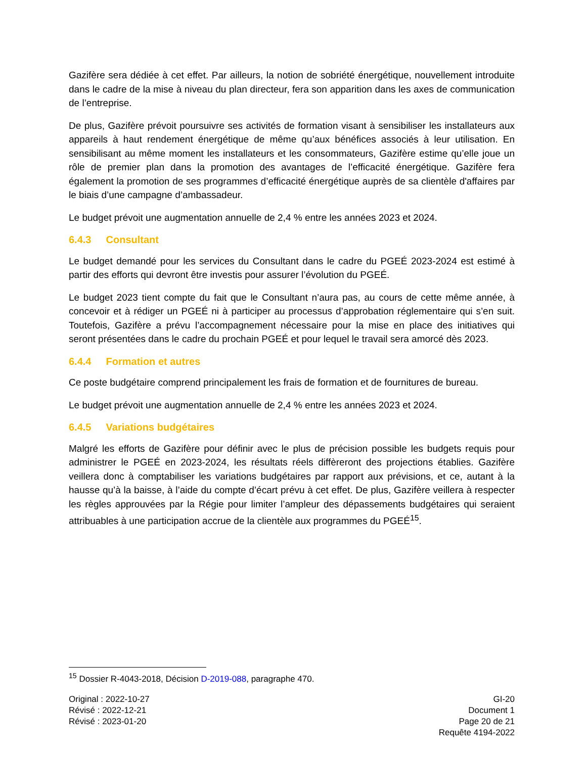Gazifère sera dédiée à cet effet. Par ailleurs, la notion de sobriété énergétique, nouvellement introduite dans le cadre de la mise à niveau du plan directeur, fera son apparition dans les axes de communication de l’entreprise.
De plus, Gazifère prévoit poursuivre ses activités de formation visant à sensibiliser les installateurs aux appareils à haut rendement énergétique de même qu’aux bénéfices associés à leur utilisation. En sensibilisant au même moment les installateurs et les consommateurs, Gazifère estime qu’elle joue un rôle de premier plan dans la promotion des avantages de l’efficacité énergétique. Gazifère fera également la promotion de ses programmes d’efficacité énergétique auprès de sa clientèle d'affaires par le biais d’une campagne d’ambassadeur.
Le budget prévoit une augmentation annuelle de 2,4 % entre les années 2023 et 2024.
6.4.3 Consultant
Le budget demandé pour les services du Consultant dans le cadre du PGEÉ 2023-2024 est estimé à partir des efforts qui devront être investis pour assurer l’évolution du PGEÉ.
Le budget 2023 tient compte du fait que le Consultant n’aura pas, au cours de cette même année, à concevoir et à rédiger un PGEÉ ni à participer au processus d’approbation réglementaire qui s’en suit. Toutefois, Gazifère a prévu l’accompagnement nécessaire pour la mise en place des initiatives qui seront présentées dans le cadre du prochain PGEÉ et pour lequel le travail sera amorcé dès 2023.
6.4.4 Formation et autres
Ce poste budgétaire comprend principalement les frais de formation et de fournitures de bureau.
Le budget prévoit une augmentation annuelle de 2,4 % entre les années 2023 et 2024.
6.4.5 Variations budgétaires
Malgré les efforts de Gazifère pour définir avec le plus de précision possible les budgets requis pour administrer le PGEÉ en 2023-2024, les résultats réels diffèreront des projections établies. Gazifère veillera donc à comptabiliser les variations budgétaires par rapport aux prévisions, et ce, autant à la hausse qu’à la baisse, à l’aide du compte d’écart prévu à cet effet. De plus, Gazifère veillera à respecter les règles approuvées par la Régie pour limiter l’ampleur des dépassements budgétaires qui seraient attribuables à une participation accrue de la clientèle aux programmes du PGEÉ<sup>15</sup>.
<sup>15</sup> Dossier R-4043-2018, Décision D-2019-088, paragraphe 470.
Original : 2022-10-27
Révisé : 2022-12-21
Révisé : 2023-01-20
GI-20
Document 1
Page 20 de 21
Requête 4194-2022